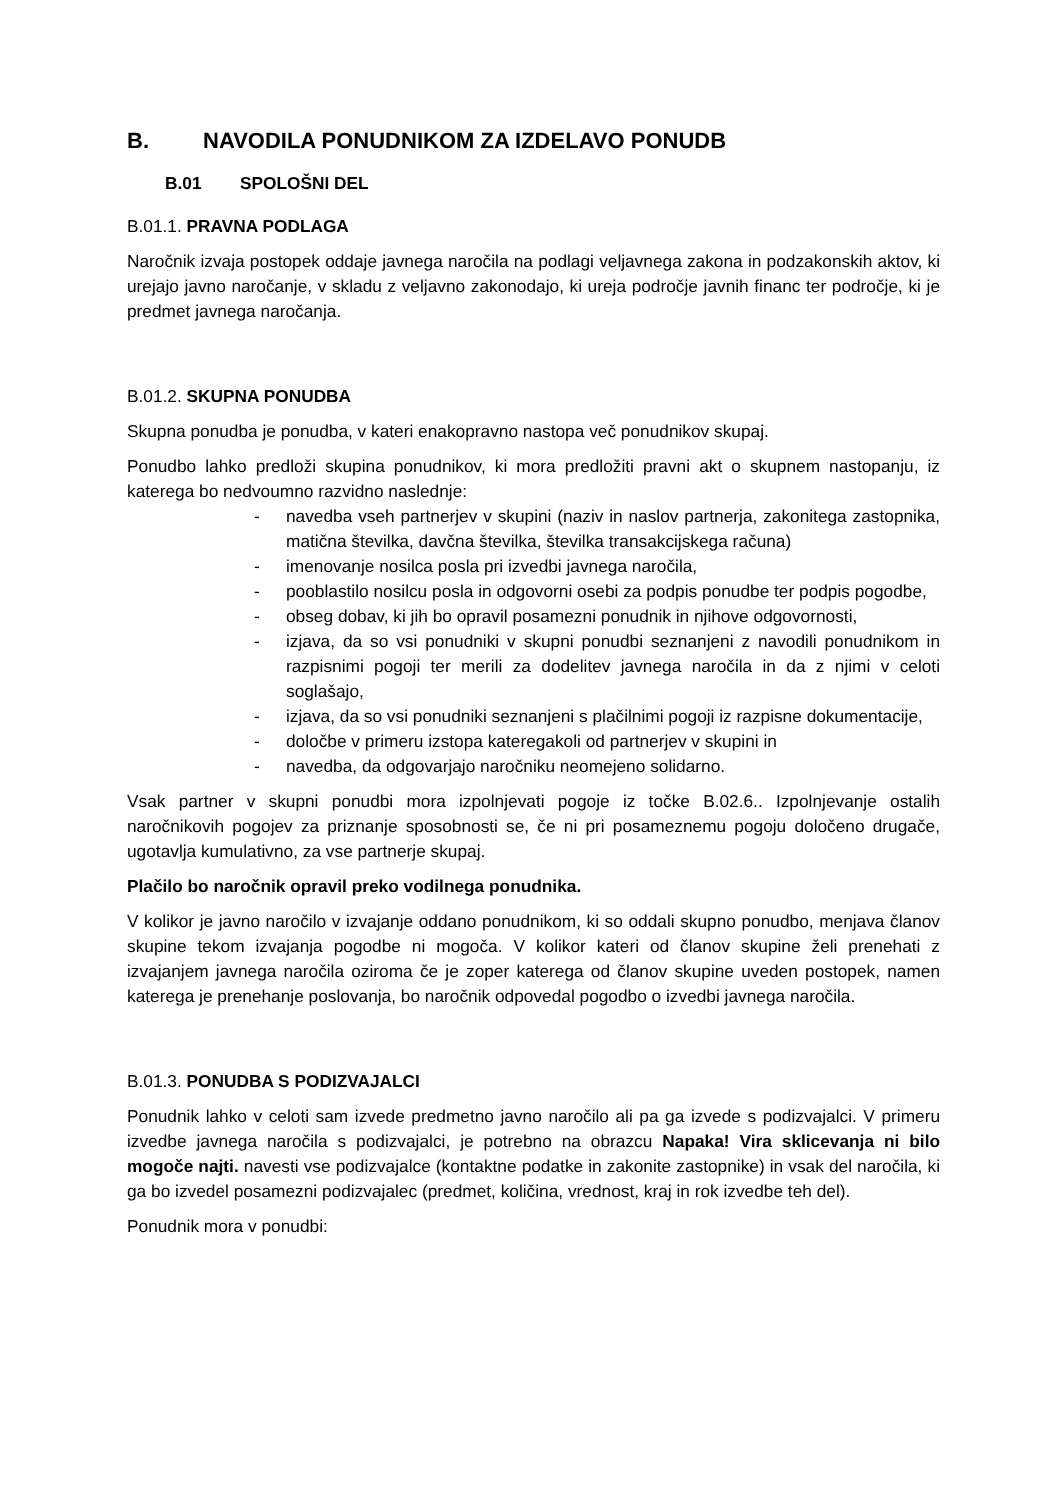B. NAVODILA PONUDNIKOM ZA IZDELAVO PONUDB
B.01 SPOLOŠNI DEL
B.01.1. PRAVNA PODLAGA
Naročnik izvaja postopek oddaje javnega naročila na podlagi veljavnega zakona in podzakonskih aktov, ki urejajo javno naročanje, v skladu z veljavno zakonodajo, ki ureja področje javnih financ ter področje, ki je predmet javnega naročanja.
B.01.2. SKUPNA PONUDBA
Skupna ponudba je ponudba, v kateri enakopravno nastopa več ponudnikov skupaj.
Ponudbo lahko predloži skupina ponudnikov, ki mora predložiti pravni akt o skupnem nastopanju, iz katerega bo nedvoumno razvidno naslednje:
- navedba vseh partnerjev v skupini (naziv in naslov partnerja, zakonitega zastopnika, matična številka, davčna številka, številka transakcijskega računa)
- imenovanje nosilca posla pri izvedbi javnega naročila,
- pooblastilo nosilcu posla in odgovorni osebi za podpis ponudbe ter podpis pogodbe,
- obseg dobav, ki jih bo opravil posamezni ponudnik in njihove odgovornosti,
- izjava, da so vsi ponudniki v skupni ponudbi seznanjeni z navodili ponudnikom in razpisnimi pogoji ter merili za dodelitev javnega naročila in da z njimi v celoti soglašajo,
- izjava, da so vsi ponudniki seznanjeni s plačilnimi pogoji iz razpisne dokumentacije,
- določbe v primeru izstopa kateregakoli od partnerjev v skupini in
- navedba, da odgovarjajo naročniku neomejeno solidarno.
Vsak partner v skupni ponudbi mora izpolnjevati pogoje iz točke B.02.6.. Izpolnjevanje ostalih naročnikovih pogojev za priznanje sposobnosti se, če ni pri posameznemu pogoju določeno drugače, ugotavlja kumulativno, za vse partnerje skupaj.
Plačilo bo naročnik opravil preko vodilnega ponudnika.
V kolikor je javno naročilo v izvajanje oddano ponudnikom, ki so oddali skupno ponudbo, menjava članov skupine tekom izvajanja pogodbe ni mogoča. V kolikor kateri od članov skupine želi prenehati z izvajanjem javnega naročila oziroma če je zoper katerega od članov skupine uveden postopek, namen katerega je prenehanje poslovanja, bo naročnik odpovedal pogodbo o izvedbi javnega naročila.
B.01.3. PONUDBA S PODIZVAJALCI
Ponudnik lahko v celoti sam izvede predmetno javno naročilo ali pa ga izvede s podizvajalci. V primeru izvedbe javnega naročila s podizvajalci, je potrebno na obrazcu Napaka! Vira sklicevanja ni bilo mogoče najti. navesti vse podizvajalce (kontaktne podatke in zakonite zastopnike) in vsak del naročila, ki ga bo izvedel posamezni podizvajalec (predmet, količina, vrednost, kraj in rok izvedbe teh del).
Ponudnik mora v ponudbi: